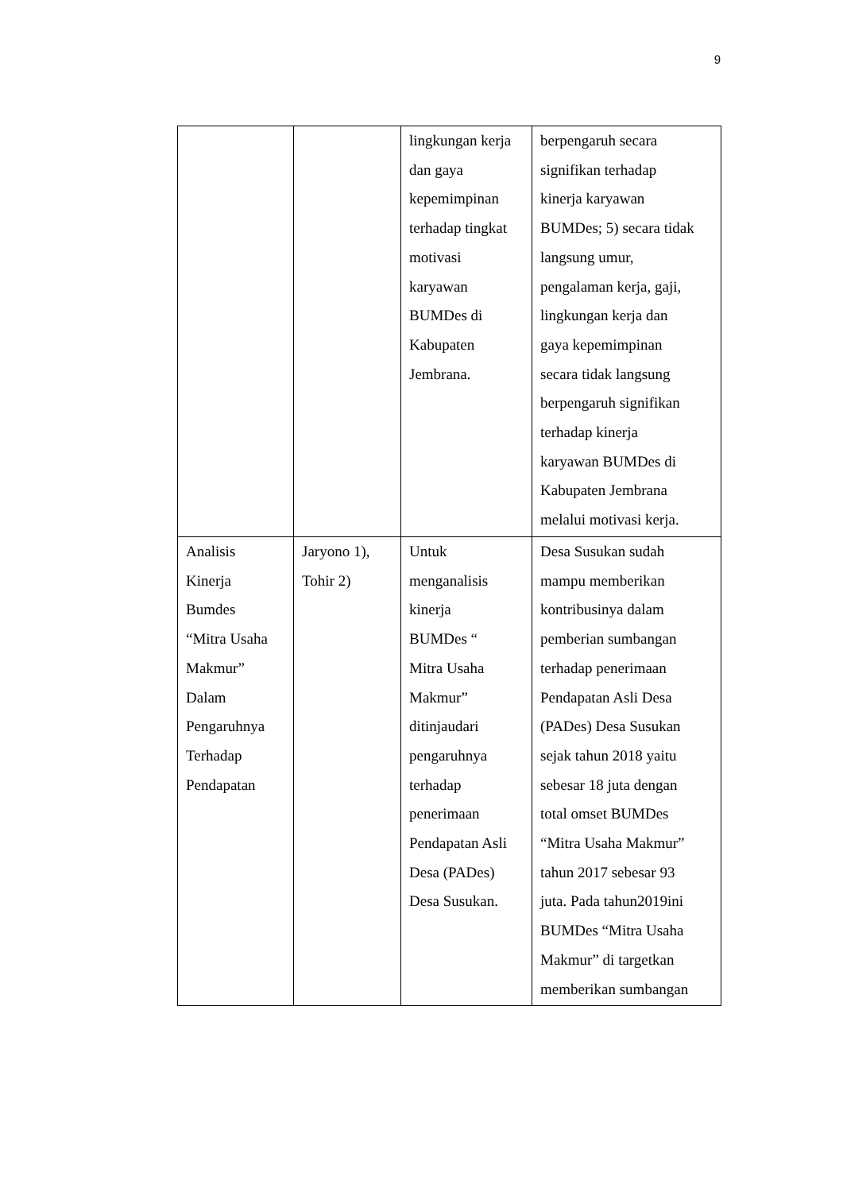9
| | | lingkungan kerja dan gaya kepemimpinan terhadap tingkat motivasi karyawan BUMDes di Kabupaten Jembrana. | berpengaruh secara signifikan terhadap kinerja karyawan BUMDes; 5) secara tidak langsung umur, pengalaman kerja, gaji, lingkungan kerja dan gaya kepemimpinan secara tidak langsung berpengaruh signifikan terhadap kinerja karyawan BUMDes di Kabupaten Jembrana melalui motivasi kerja. |
| Analisis Kinerja Bumdes “Mitra Usaha Makmur” Dalam Pengaruhnya Terhadap Pendapatan | Jaryono 1), Tohir 2) | Untuk menganalisis kinerja BUMDes “ Mitra Usaha Makmur” ditinjaudari pengaruhnya terhadap penerimaan Pendapatan Asli Desa (PADes) Desa Susukan. | Desa Susukan sudah mampu memberikan kontribusinya dalam pemberian sumbangan terhadap penerimaan Pendapatan Asli Desa (PADes) Desa Susukan sejak tahun 2018 yaitu sebesar 18 juta dengan total omset BUMDes “Mitra Usaha Makmur” tahun 2017 sebesar 93 juta. Pada tahun2019ini BUMDes “Mitra Usaha Makmur” di targetkan memberikan sumbangan |